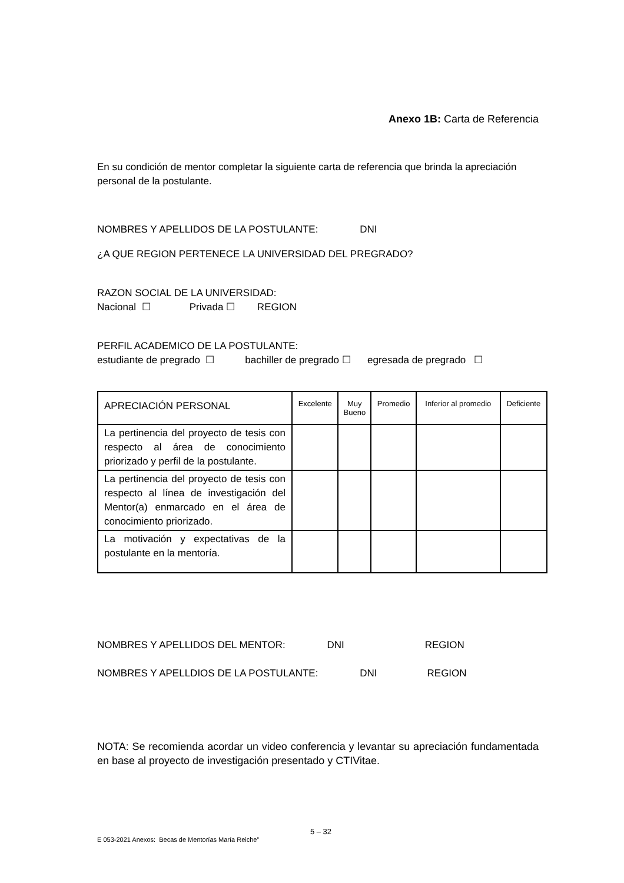Anexo 1B: Carta de Referencia
En su condición de mentor completar la siguiente carta de referencia que brinda la apreciación personal de la postulante.
NOMBRES Y APELLIDOS DE LA POSTULANTE: DNI
¿A QUE REGION PERTENECE LA UNIVERSIDAD DEL PREGRADO?
RAZON SOCIAL DE LA UNIVERSIDAD:
Nacional ☐ Privada ☐ REGION
PERFIL ACADEMICO DE LA POSTULANTE:
estudiante de pregrado ☐ bachiller de pregrado ☐ egresada de pregrado ☐
| APRECIACIÓN PERSONAL | Excelente | Muy Bueno | Promedio | Inferior al promedio | Deficiente |
| --- | --- | --- | --- | --- | --- |
| La pertinencia del proyecto de tesis con respecto al área de conocimiento priorizado y perfil de la postulante. | | | | | |
| La pertinencia del proyecto de tesis con respecto al línea de investigación del Mentor(a) enmarcado en el área de conocimiento priorizado. | | | | | |
| La motivación y expectativas de la postulante en la mentoría. | | | | | |
NOMBRES Y APELLIDOS DEL MENTOR: DNI REGION
NOMBRES Y APELLDIOS DE LA POSTULANTE: DNI REGION
NOTA: Se recomienda acordar un video conferencia y levantar su apreciación fundamentada en base al proyecto de investigación presentado y CTIVitae.
5 – 32
E 053-2021 Anexos: Becas de Mentorías María Reiche”